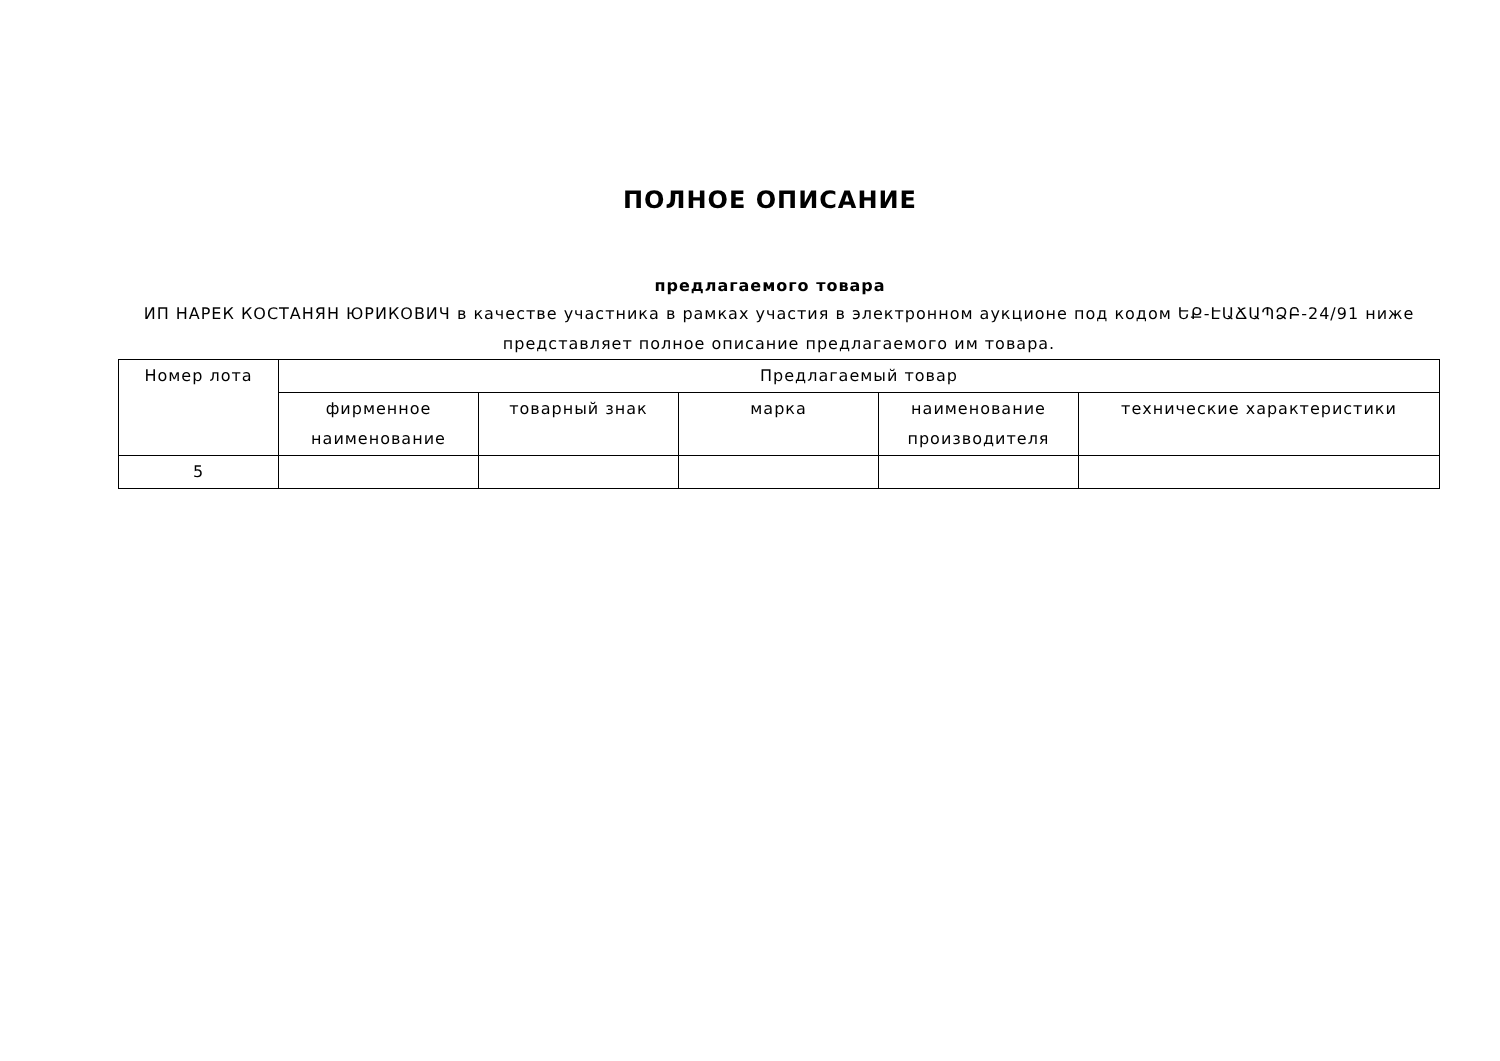ПОЛНОЕ ОПИСАНИЕ
предлагаемого товара
ИП НАРЕК КОСТАНЯН ЮРИКОВИЧ в качестве участника в рамках участия в электронном аукционе под кодом ԵՔ-ԷԱՃԱՊՁԲ-24/91 ниже представляет полное описание предлагаемого им товара.
| Номер лота | Предлагаемый товар | | | | |
| --- | --- | --- | --- | --- | --- |
| | фирменное наименование | товарный знак | марка | наименование производителя | технические характеристики |
| 5 | | | | | |